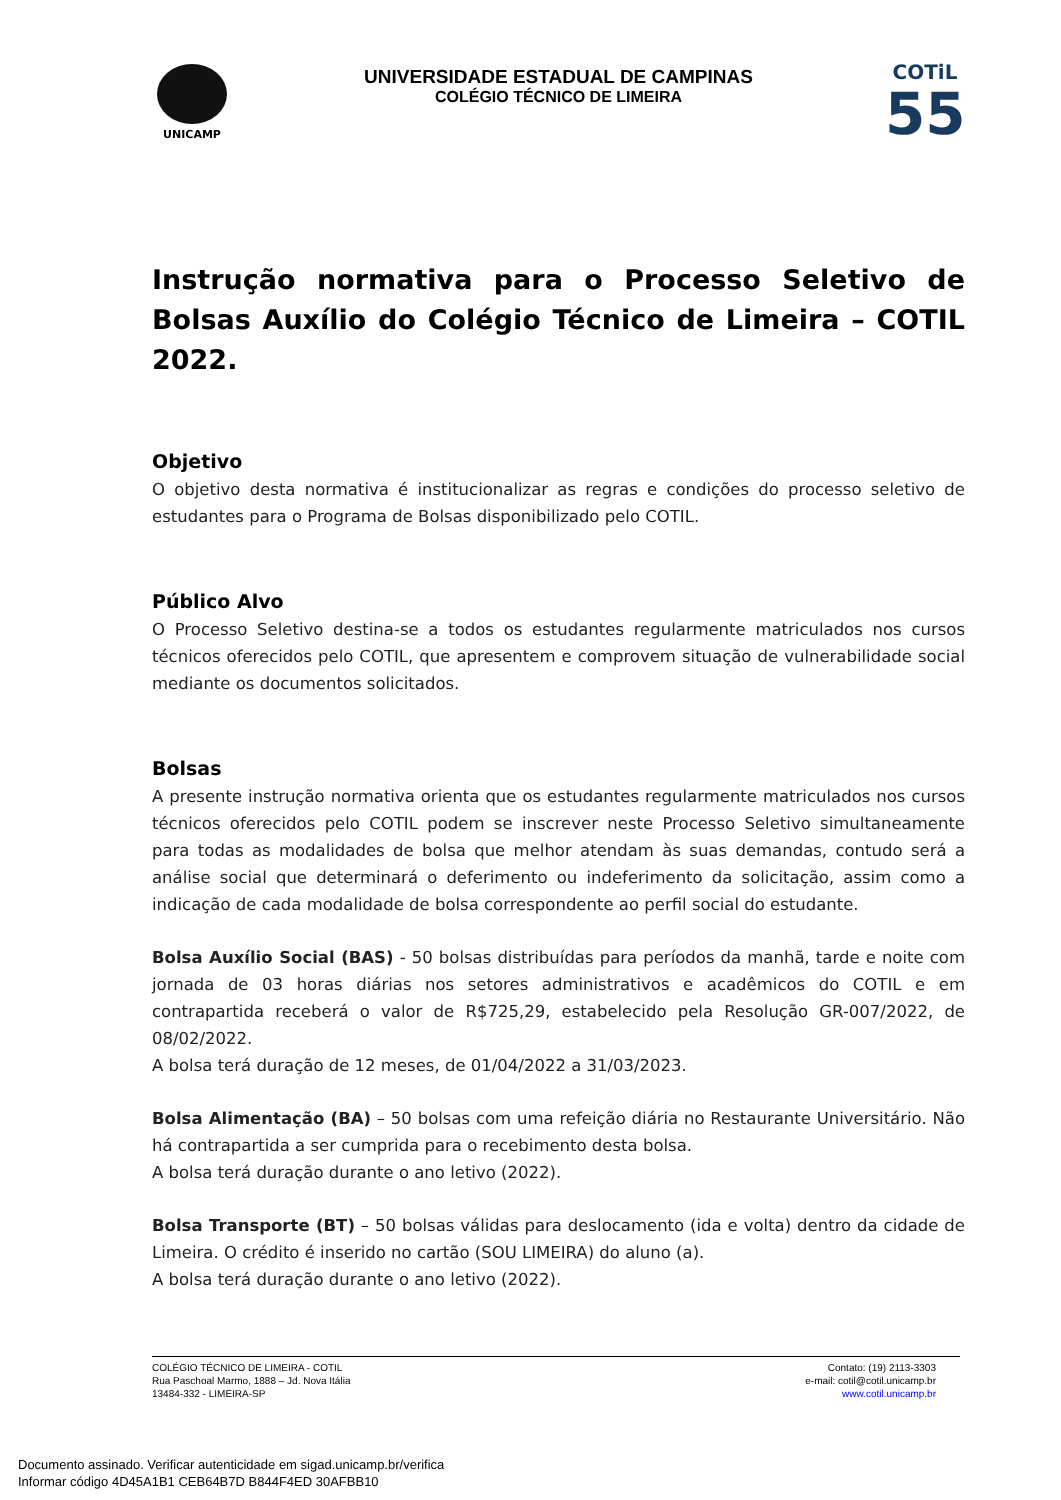UNICAMP
UNIVERSIDADE ESTADUAL DE CAMPINAS
COLÉGIO TÉCNICO DE LIMEIRA
COTiL
55
Instrução normativa para o Processo Seletivo de Bolsas Auxílio do Colégio Técnico de Limeira – COTIL 2022.
Objetivo
O objetivo desta normativa é institucionalizar as regras e condições do processo seletivo de estudantes para o Programa de Bolsas disponibilizado pelo COTIL.
Público Alvo
O Processo Seletivo destina-se a todos os estudantes regularmente matriculados nos cursos técnicos oferecidos pelo COTIL, que apresentem e comprovem situação de vulnerabilidade social mediante os documentos solicitados.
Bolsas
A presente instrução normativa orienta que os estudantes regularmente matriculados nos cursos técnicos oferecidos pelo COTIL podem se inscrever neste Processo Seletivo simultaneamente para todas as modalidades de bolsa que melhor atendam às suas demandas, contudo será a análise social que determinará o deferimento ou indeferimento da solicitação, assim como a indicação de cada modalidade de bolsa correspondente ao perfil social do estudante.
Bolsa Auxílio Social (BAS) - 50 bolsas distribuídas para períodos da manhã, tarde e noite com jornada de 03 horas diárias nos setores administrativos e acadêmicos do COTIL e em contrapartida receberá o valor de R$725,29, estabelecido pela Resolução GR-007/2022, de 08/02/2022.
A bolsa terá duração de 12 meses, de 01/04/2022 a 31/03/2023.
Bolsa Alimentação (BA) – 50 bolsas com uma refeição diária no Restaurante Universitário. Não há contrapartida a ser cumprida para o recebimento desta bolsa.
A bolsa terá duração durante o ano letivo (2022).
Bolsa Transporte (BT) – 50 bolsas válidas para deslocamento (ida e volta) dentro da cidade de Limeira. O crédito é inserido no cartão (SOU LIMEIRA) do aluno (a).
A bolsa terá duração durante o ano letivo (2022).
COLÉGIO TÉCNICO DE LIMEIRA - COTIL
Rua Paschoal Marmo, 1888 – Jd. Nova Itália
13484-332 - LIMEIRA-SP
Contato: (19) 2113-3303
e-mail: cotil@cotil.unicamp.br
www.cotil.unicamp.br
Documento assinado. Verificar autenticidade em sigad.unicamp.br/verifica
Informar código 4D45A1B1 CEB64B7D B844F4ED 30AFBB10